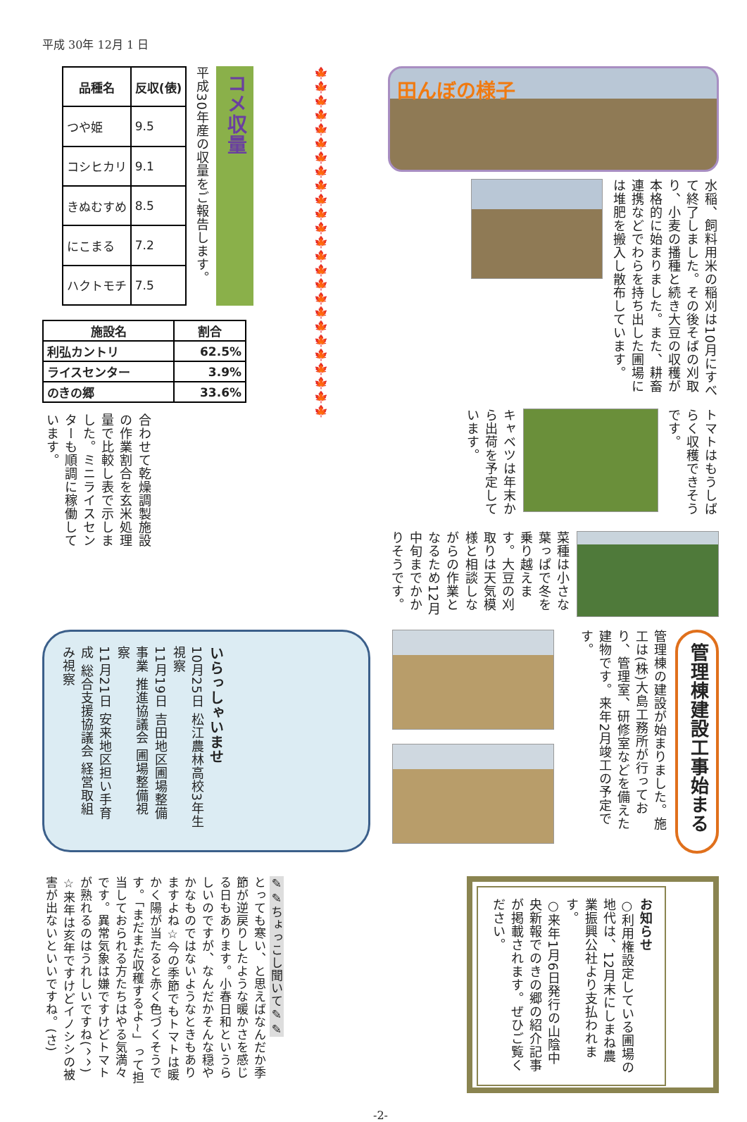平成 30年 12月 1 日
田んぼの様子
水稲、飼料用米の稲刈は10月にすべて終了しました。その後そばの刈取り、小麦の播種と続き大豆の収穫が本格的に始まりました。また、耕畜連携などでわらを持ち出した圃場には堆肥を搬入し散布しています。
トマトはもうしばらく収穫できそうです。
キャベツは年末から出荷を予定しています。
🍁🍁🍁🍁🍁🍁🍁🍁🍁🍁🍁🍁🍁🍁🍁🍁🍁🍁🍁🍁🍁🍁🍁🍁🍁
コメ収量
平成30年産の収量をご報告します。
| 品種名 | 反収(俵) |
| --- | --- |
| つや姫 | 9.5 |
| コシヒカリ | 9.1 |
| きぬむすめ | 8.5 |
| にこまる | 7.2 |
| ハクトモチ | 7.5 |
| 施設名 | 割合 |
| --- | --- |
| 利弘カントリ | 62.5% |
| ライスセンター | 3.9% |
| のきの郷 | 33.6% |
合わせて乾燥調製施設の作業割合を玄米処理量で比較し表で示しました。ミニライスセンターも順調に稼働しています。
菜種は小さな葉っぱで冬を乗り越えます。大豆の刈取りは天気模様と相談しながらの作業となるため12月中旬までかかりそうです。
管理棟建設工事始まる
管理棟の建設が始まりました。施工は(株)大島工務所が行っており、管理室、研修室などを備えた建物です。来年2月竣工の予定です。
いらっしゃいませ
10月25日 松江農林高校3年生　視察
11月19日 吉田地区圃場整備事業 推進協議会 圃場整備視察
11月21日 安来地区担い手育成 総合支援協議会 経営取組み視察
お知らせ
○利用権設定している圃場の地代は、12月末にしまね農業振興公社より支払われます。
○来年1月6日発行の山陰中央新報でのきの郷の紹介記事が掲載されます。ぜひご覧ください。
✎✎ちょっこし聞いて✎✎
とっても寒い、と思えばなんだか季節が逆戻りしたような暖かさを感じる日もあります。小春日和というらしいのですが、なんだかそんな穏やかなものではないようなときもありますよね☆今の季節でもトマトは暖かく陽が当たると赤く色づくそうです。「まだまだ収穫するよ~」って担当しておられる方たちはやる気満々です。異常気象は嫌ですけどトマトが熟れるのはうれしいですね(^^)
☆来年は亥年ですけどイノシシの被害が出ないといいですね。(さ)
-2-